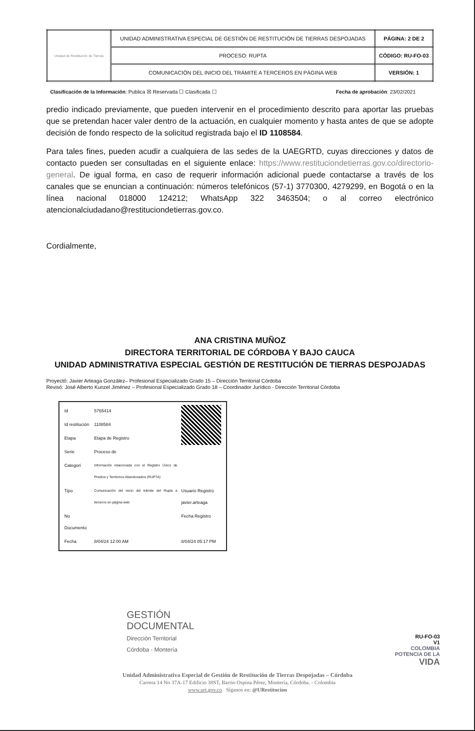| Unidad de Restitución de Tierras | UNIDAD ADMINISTRATIVA ESPECIAL DE GESTIÓN DE RESTITUCIÓN DE TIERRAS DESPOJADAS | PÁGINA: 2 DE 2 |
| | PROCESO: RUPTA | CÓDIGO: RU-FO-03 |
| | COMUNICACIÓN DEL INICIO DEL TRÁMITE A TERCEROS EN PÁGINA WEB | VERSIÓN: 1 |
Clasificación de la Información: Publica ☒ Reservada ☐ Clasificada ☐ Fecha de aprobación: 23/02/2021
predio indicado previamente, que pueden intervenir en el procedimiento descrito para aportar las pruebas que se pretendan hacer valer dentro de la actuación, en cualquier momento y hasta antes de que se adopte decisión de fondo respecto de la solicitud registrada bajo el ID 1108584.
Para tales fines, pueden acudir a cualquiera de las sedes de la UAEGRTD, cuyas direcciones y datos de contacto pueden ser consultadas en el siguiente enlace: https://www.restituciondetierras.gov.co/directorio-general. De igual forma, en caso de requerir información adicional puede contactarse a través de los canales que se enuncian a continuación: números telefónicos (57-1) 3770300, 4279299, en Bogotá o en la línea nacional 018000 124212; WhatsApp 322 3463504; o al correo electrónico atencionalciudadano@restituciondetierras.gov.co.
Cordialmente,
ANA CRISTINA MUÑOZ
DIRECTORA TERRITORIAL DE CÓRDOBA Y BAJO CAUCA
UNIDAD ADMINISTRATIVA ESPECIAL GESTIÓN DE RESTITUCIÓN DE TIERRAS DESPOJADAS
Proyectó: Javier Arteaga González– Profesional Especializado Grado 15 – Dirección Territorial Córdoba
Revisó: José Alberto Kunzel Jiménez – Profesional Especializado Grado 18 – Coordinador Jurídico - Dirección Territorial Córdoba
| Id | 5765414 | |
| Id restitución | 1108584 | |
| Etapa | Etapa de Registro | |
| Serie | Proceso de | |
| Categori | Información relacionada con el Registro Único de Predios y Territorios Abandonados (RUPTA) | |
| Tipo | Comunicación del inicio del trámite del Rupta a terceros en página web | Usuario Registro javier.arteaga |
| No Documento | | Fecha Registro |
| Fecha | 8/04/24 12:00 AM | 8/04/24 05:17 PM |
GESTIÓN
DOCUMENTAL
Dirección Territorial
Córdoba - Montería
RU-FO-03
V1
COLOMBIA
POTENCIA DE LA
VIDA
Unidad Administrativa Especial de Gestión de Restitución de Tierras Despojadas – Córdoba
Carrera 14 No 37A-17 Edificio 38ST, Barrio Ospina Pérez, Montería, Córdoba. - Colombia
www.urt.gov.co Síganos en: @URestitucion